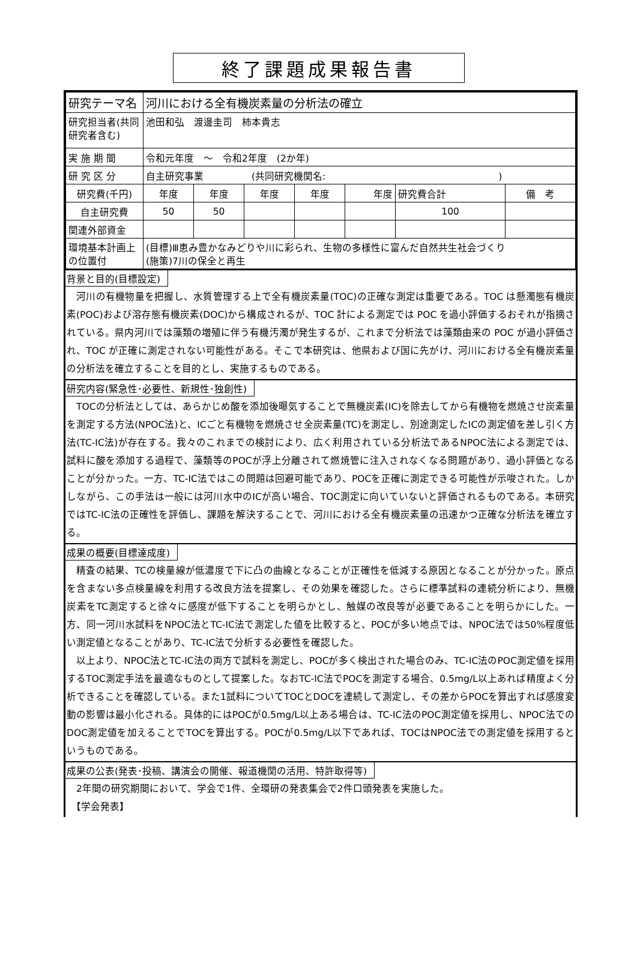終了課題成果報告書
| 研究テーマ名 | 河川における全有機炭素量の分析法の確立 | | | | | | |
| 研究担当者(共同研究者含む) | 池田和弘 渡邊圭司 柿本貴志 | | | | | | |
| 実 施 期 間 | 令和元年度 ～ 令和2年度 (2か年) | | | | | | |
| 研 究 区 分 | 自主研究事業 (共同研究機関名: ) | | | | | | |
| 研究費(千円) | 年度 | 年度 | 年度 | 年度 | 年度 | 研究費合計 | 備 考 |
| 自主研究費 | 50 | 50 | | | | 100 | |
| 関連外部資金 | | | | | | | |
| 環境基本計画上の位置付 | (目標)Ⅲ恵み豊かなみどりや川に彩られ、生物の多様性に富んだ自然共生社会づくり (施策)7川の保全と再生 | | | | | | |
背景と目的(目標設定)
　河川の有機物量を把握し、水質管理する上で全有機炭素量(TOC)の正確な測定は重要である。TOC は懸濁態有機炭素(POC)および溶存態有機炭素(DOC)から構成されるが、TOC 計による測定では POC を過小評価するおそれが指摘されている。県内河川では藻類の増殖に伴う有機汚濁が発生するが、これまで分析法では藻類由来の POC が過小評価され、TOC が正確に測定されない可能性がある。そこで本研究は、他県および国に先がけ、河川における全有機炭素量の分析法を確立することを目的とし、実施するものである。
研究内容(緊急性･必要性、新規性･独創性)
　TOCの分析法としては、あらかじめ酸を添加後曝気することで無機炭素(IC)を除去してから有機物を燃焼させ炭素量を測定する方法(NPOC法)と、ICごと有機物を燃焼させ全炭素量(TC)を測定し、別途測定したICの測定値を差し引く方法(TC-IC法)が存在する。我々のこれまでの検討により、広く利用されている分析法であるNPOC法による測定では、試料に酸を添加する過程で、藻類等のPOCが浮上分離されて燃焼管に注入されなくなる問題があり、過小評価となることが分かった。一方、TC-IC法ではこの問題は回避可能であり、POCを正確に測定できる可能性が示唆された。しかしながら、この手法は一般には河川水中のICが高い場合、TOC測定に向いていないと評価されるものである。本研究ではTC-IC法の正確性を評価し、課題を解決することで、河川における全有機炭素量の迅速かつ正確な分析法を確立する。
成果の概要(目標達成度)
　精査の結果、TCの検量線が低濃度で下に凸の曲線となることが正確性を低減する原因となることが分かった。原点を含まない多点検量線を利用する改良方法を提案し、その効果を確認した。さらに標準試料の連続分析により、無機炭素をTC測定すると徐々に感度が低下することを明らかとし、触媒の改良等が必要であることを明らかにした。一方、同一河川水試料をNPOC法とTC-IC法で測定した値を比較すると、POCが多い地点では、NPOC法では50%程度低い測定値となることがあり、TC-IC法で分析する必要性を確認した。
　以上より、NPOC法とTC-IC法の両方で試料を測定し、POCが多く検出された場合のみ、TC-IC法のPOC測定値を採用するTOC測定手法を最適なものとして提案した。なおTC-IC法でPOCを測定する場合、0.5mg/L以上あれば精度よく分析できることを確認している。また1試料についてTOCとDOCを連続して測定し、その差からPOCを算出すれば感度変動の影響は最小化される。具体的にはPOCが0.5mg/L以上ある場合は、TC-IC法のPOC測定値を採用し、NPOC法でのDOC測定値を加えることでTOCを算出する。POCが0.5mg/L以下であれば、TOCはNPOC法での測定値を採用するというものである。
成果の公表(発表･投稿、講演会の開催、報道機関の活用、特許取得等)
　2年間の研究期間において、学会で1件、全環研の発表集会で2件口頭発表を実施した。
　【学会発表】